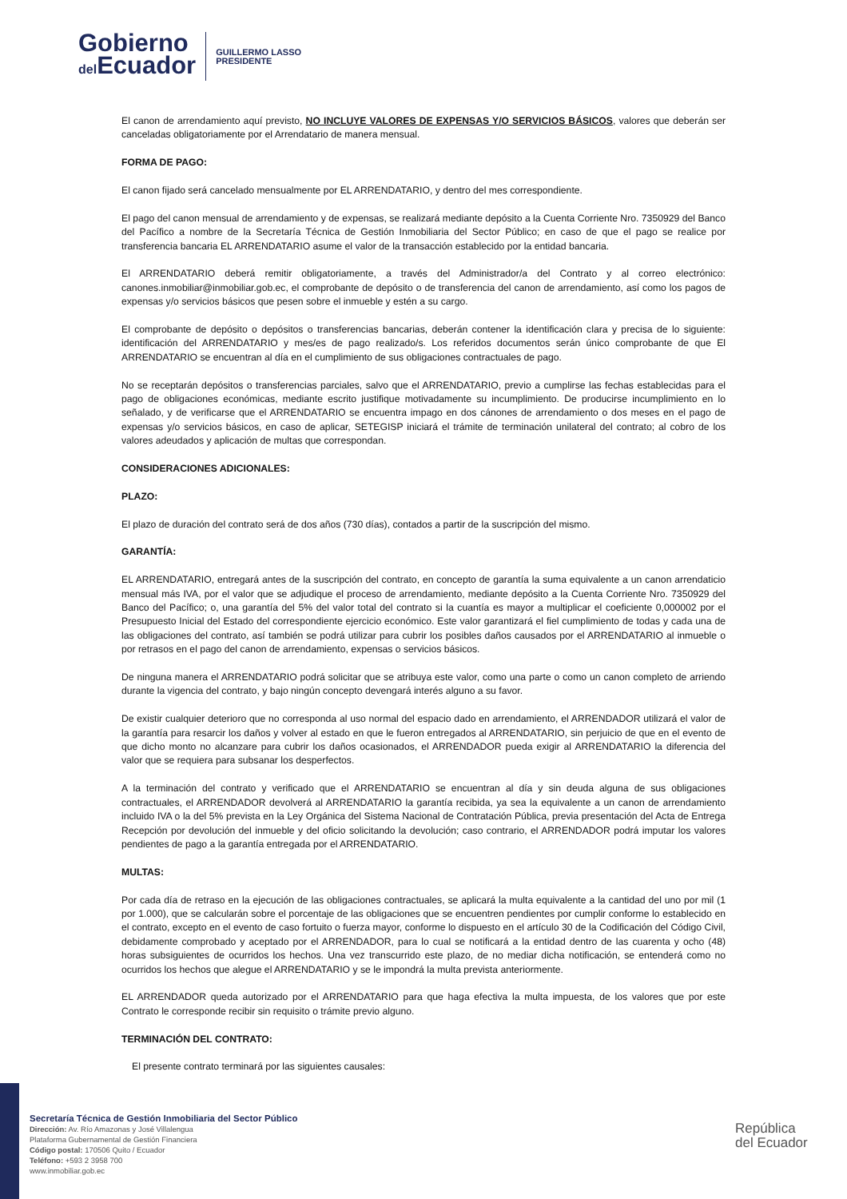Gobierno
del Ecuador
GUILLERMO LASSO
PRESIDENTE
El canon de arrendamiento aquí previsto, NO INCLUYE VALORES DE EXPENSAS Y/O SERVICIOS BÁSICOS, valores que deberán ser canceladas obligatoriamente por el Arrendatario de manera mensual.
FORMA DE PAGO:
El canon fijado será cancelado mensualmente por EL ARRENDATARIO, y dentro del mes correspondiente.
El pago del canon mensual de arrendamiento y de expensas, se realizará mediante depósito a la Cuenta Corriente Nro. 7350929 del Banco del Pacífico a nombre de la Secretaría Técnica de Gestión Inmobiliaria del Sector Público; en caso de que el pago se realice por transferencia bancaria EL ARRENDATARIO asume el valor de la transacción establecido por la entidad bancaria.
El ARRENDATARIO deberá remitir obligatoriamente, a través del Administrador/a del Contrato y al correo electrónico: canones.inmobiliar@inmobiliar.gob.ec, el comprobante de depósito o de transferencia del canon de arrendamiento, así como los pagos de expensas y/o servicios básicos que pesen sobre el inmueble y estén a su cargo.
El comprobante de depósito o depósitos o transferencias bancarias, deberán contener la identificación clara y precisa de lo siguiente: identificación del ARRENDATARIO y mes/es de pago realizado/s. Los referidos documentos serán único comprobante de que El ARRENDATARIO se encuentran al día en el cumplimiento de sus obligaciones contractuales de pago.
No se receptarán depósitos o transferencias parciales, salvo que el ARRENDATARIO, previo a cumplirse las fechas establecidas para el pago de obligaciones económicas, mediante escrito justifique motivadamente su incumplimiento. De producirse incumplimiento en lo señalado, y de verificarse que el ARRENDATARIO se encuentra impago en dos cánones de arrendamiento o dos meses en el pago de expensas y/o servicios básicos, en caso de aplicar, SETEGISP iniciará el trámite de terminación unilateral del contrato; al cobro de los valores adeudados y aplicación de multas que correspondan.
CONSIDERACIONES ADICIONALES:
PLAZO:
El plazo de duración del contrato será de dos años (730 días), contados a partir de la suscripción del mismo.
GARANTÍA:
EL ARRENDATARIO, entregará antes de la suscripción del contrato, en concepto de garantía la suma equivalente a un canon arrendaticio mensual más IVA, por el valor que se adjudique el proceso de arrendamiento, mediante depósito a la Cuenta Corriente Nro. 7350929 del Banco del Pacífico; o, una garantía del 5% del valor total del contrato si la cuantía es mayor a multiplicar el coeficiente 0,000002 por el Presupuesto Inicial del Estado del correspondiente ejercicio económico. Este valor garantizará el fiel cumplimiento de todas y cada una de las obligaciones del contrato, así también se podrá utilizar para cubrir los posibles daños causados por el ARRENDATARIO al inmueble o por retrasos en el pago del canon de arrendamiento, expensas o servicios básicos.
De ninguna manera el ARRENDATARIO podrá solicitar que se atribuya este valor, como una parte o como un canon completo de arriendo durante la vigencia del contrato, y bajo ningún concepto devengará interés alguno a su favor.
De existir cualquier deterioro que no corresponda al uso normal del espacio dado en arrendamiento, el ARRENDADOR utilizará el valor de la garantía para resarcir los daños y volver al estado en que le fueron entregados al ARRENDATARIO, sin perjuicio de que en el evento de que dicho monto no alcanzare para cubrir los daños ocasionados, el ARRENDADOR pueda exigir al ARRENDATARIO la diferencia del valor que se requiera para subsanar los desperfectos.
A la terminación del contrato y verificado que el ARRENDATARIO se encuentran al día y sin deuda alguna de sus obligaciones contractuales, el ARRENDADOR devolverá al ARRENDATARIO la garantía recibida, ya sea la equivalente a un canon de arrendamiento incluido IVA o la del 5% prevista en la Ley Orgánica del Sistema Nacional de Contratación Pública, previa presentación del Acta de Entrega Recepción por devolución del inmueble y del oficio solicitando la devolución; caso contrario, el ARRENDADOR podrá imputar los valores pendientes de pago a la garantía entregada por el ARRENDATARIO.
MULTAS:
Por cada día de retraso en la ejecución de las obligaciones contractuales, se aplicará la multa equivalente a la cantidad del uno por mil (1 por 1.000), que se calcularán sobre el porcentaje de las obligaciones que se encuentren pendientes por cumplir conforme lo establecido en el contrato, excepto en el evento de caso fortuito o fuerza mayor, conforme lo dispuesto en el artículo 30 de la Codificación del Código Civil, debidamente comprobado y aceptado por el ARRENDADOR, para lo cual se notificará a la entidad dentro de las cuarenta y ocho (48) horas subsiguientes de ocurridos los hechos. Una vez transcurrido este plazo, de no mediar dicha notificación, se entenderá como no ocurridos los hechos que alegue el ARRENDATARIO y se le impondrá la multa prevista anteriormente.
EL ARRENDADOR queda autorizado por el ARRENDATARIO para que haga efectiva la multa impuesta, de los valores que por este Contrato le corresponde recibir sin requisito o trámite previo alguno.
TERMINACIÓN DEL CONTRATO:
El presente contrato terminará por las siguientes causales:
Secretaría Técnica de Gestión Inmobiliaria del Sector Público
Dirección: Av. Río Amazonas y José Villalengua
Plataforma Gubernamental de Gestión Financiera
Código postal: 170506 Quito / Ecuador
Teléfono: +593 2 3958 700
www.inmobiliar.gob.ec
República
del Ecuador